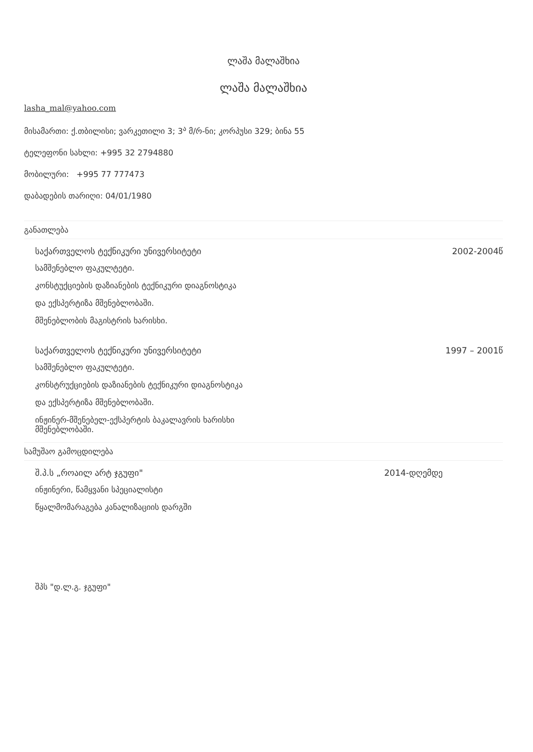ლაშა მალაშხია
ლაშა მალაშხია
lasha_mal@yahoo.com
მისამართი: ქ.თბილისი; ვარკეთილი 3; 3<sup>ა</sup> მ/რ-ნი; კორპუსი 329; ბინა 55
ტელეფონი სახლი: +995 32 2794880
მობილური: +995 77 777473
დაბადების თარიღი: 04/01/1980
განათლება
საქართველოს ტექნიკური უნივერსიტეტი 2002-2004წ
სამშენებლო ფაკულტეტი.
კონსტუქციების დაზიანების ტექნიკური დიაგნოსტიკა
და ექსპერტიზა მშენებლობაში.
მშენებლობის მაგისტრის ხარისხი.
საქართველოს ტექნიკური უნივერსიტეტი 1997 – 2001წ
სამშენებლო ფაკულტეტი.
კონსტრუქციების დაზიანების ტექნიკური დიაგნოსტიკა
და ექსპერტიზა მშენებლობაში.
ინჟინერ-მშენებელ-ექსპერტის ბაკალავრის ხარისხი
მშენებლობაში.
სამუშაო გამოცდილება
შ.პ.ს „როაილ არტ ჯგუფი" 2014-დღემდე
ინჟინერი, წამყვანი სპეციალისტი
წყალმომარაგება კანალიზაციის დარგში
შპს "დ.ლ.გ. ჯგუფი"